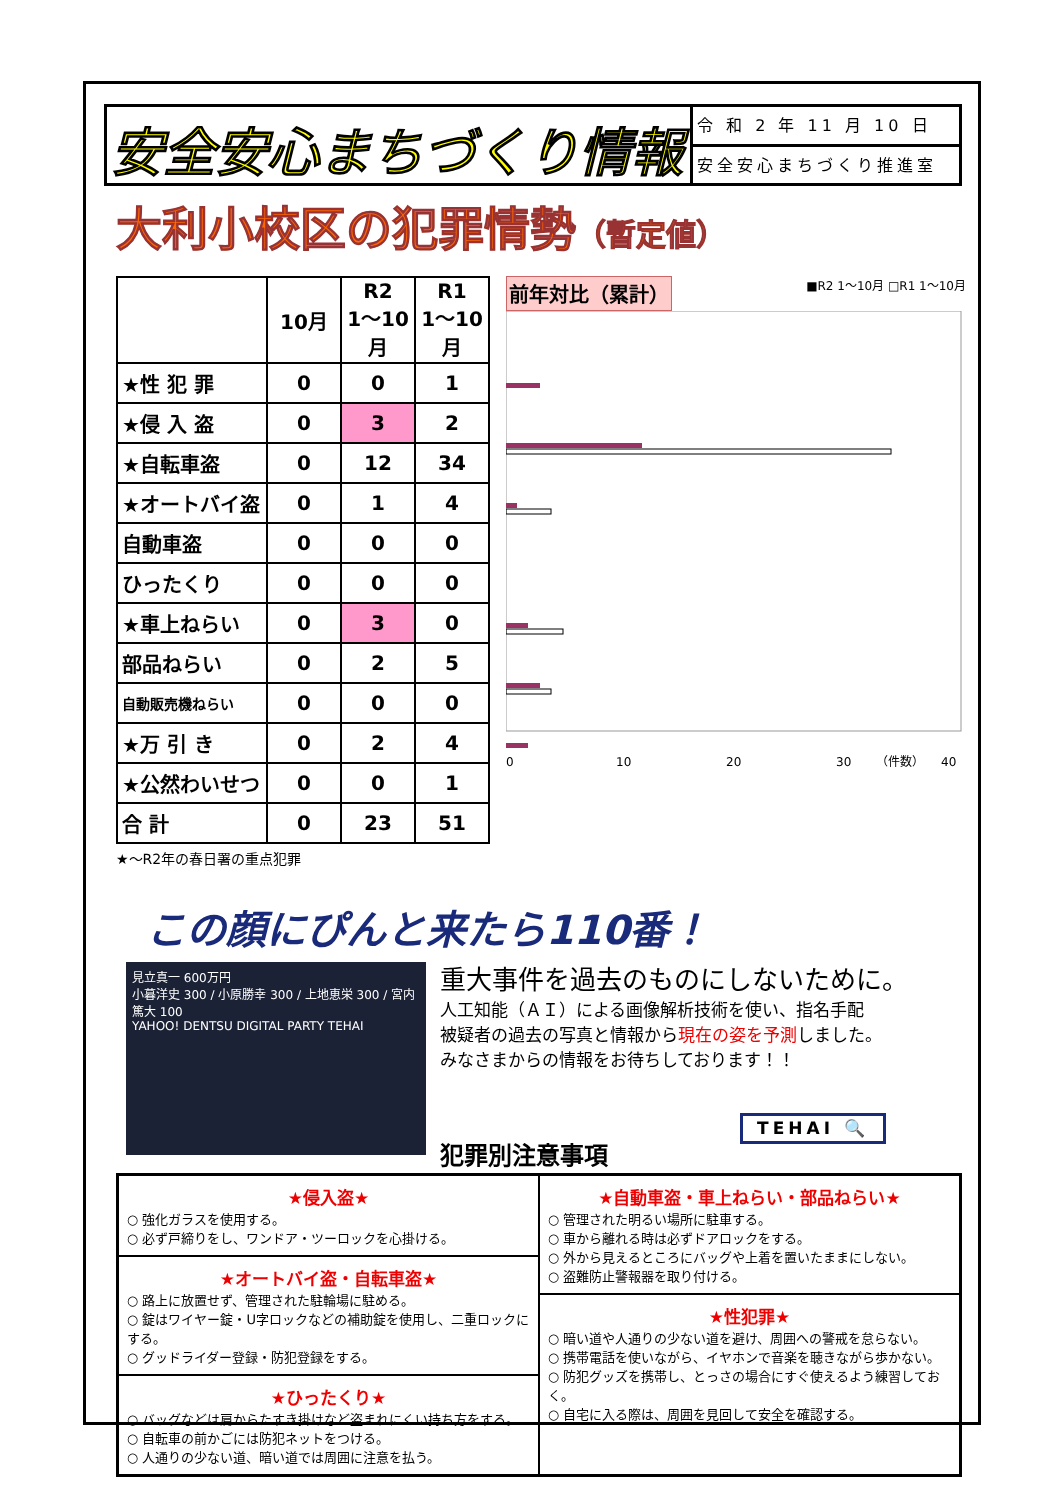安全安心まちづくり情報
令 和 2 年 11 月 10 日
安全安心まちづくり推進室
大利小校区の犯罪情勢（暫定値）
| | 10月 | R2 1～10月 | R1 1～10月 |
| --- | --- | --- | --- |
| ★性 犯 罪 | 0 | 0 | 1 |
| ★侵 入 盗 | 0 | 3 | 2 |
| ★自転車盗 | 0 | 12 | 34 |
| ★オートバイ盗 | 0 | 1 | 4 |
| 自動車盗 | 0 | 0 | 0 |
| ひったくり | 0 | 0 | 0 |
| ★車上ねらい | 0 | 3 | 0 |
| 部品ねらい | 0 | 2 | 5 |
| 自動販売機ねらい | 0 | 0 | 0 |
| ★万 引 き | 0 | 2 | 4 |
| ★公然わいせつ | 0 | 0 | 1 |
| 合 計 | 0 | 23 | 51 |
前年対比（累計） ■R2 1～10月 □R1 1～10月
0
10
20
30
40
（件数）
★～R2年の春日署の重点犯罪
この顔にぴんと来たら110番！
見立真一 600万円
小暮洋史 300 / 小原勝幸 300 / 上地恵栄 300 / 宮内篤大 100
YAHOO! DENTSU DIGITAL PARTY TEHAI
重大事件を過去のものにしないために。
人工知能（ＡＩ）による画像解析技術を使い、指名手配
被疑者の過去の写真と情報から現在の姿を予測しました。
みなさまからの情報をお待ちしております！！
TEHAI 🔍
犯罪別注意事項
★侵入盗★
○ 強化ガラスを使用する。
○ 必ず戸締りをし、ワンドア・ツーロックを心掛ける。
★オートバイ盗・自転車盗★
○ 路上に放置せず、管理された駐輪場に駐める。
○ 錠はワイヤー錠・U字ロックなどの補助錠を使用し、二重ロックにする。
○ グッドライダー登録・防犯登録をする。
★ひったくり★
○ バッグなどは肩からたすき掛けなど盗まれにくい持ち方をする。
○ 自転車の前かごには防犯ネットをつける。
○ 人通りの少ない道、暗い道では周囲に注意を払う。
★自動車盗・車上ねらい・部品ねらい★
○ 管理された明るい場所に駐車する。
○ 車から離れる時は必ずドアロックをする。
○ 外から見えるところにバッグや上着を置いたままにしない。
○ 盗難防止警報器を取り付ける。
★性犯罪★
○ 暗い道や人通りの少ない道を避け、周囲への警戒を怠らない。
○ 携帯電話を使いながら、イヤホンで音楽を聴きながら歩かない。
○ 防犯グッズを携帯し、とっさの場合にすぐ使えるよう練習しておく。
○ 自宅に入る際は、周囲を見回して安全を確認する。